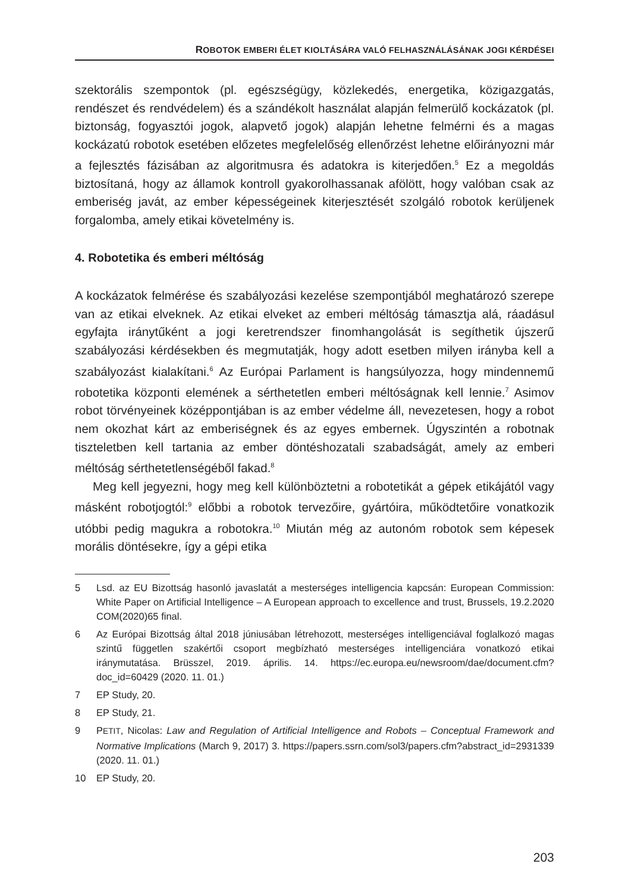ROBOTOK EMBERI ÉLET KIOLTÁSÁRA VALÓ FELHASZNÁLÁSÁNAK JOGI KÉRDÉSEI
szektorális szempontok (pl. egészségügy, közlekedés, energetika, közigazgatás, rendészet és rendvédelem) és a szándékolt használat alapján felmerülő kockázatok (pl. biztonság, fogyasztói jogok, alapvető jogok) alapján lehetne felmérni és a magas kockázatú robotok esetében előzetes megfelelőség ellenőrzést lehetne előirányozni már a fejlesztés fázisában az algoritmusra és adatokra is kiterjedően.<sup>5</sup> Ez a megoldás biztosítaná, hogy az államok kontroll gyakorolhassanak afölött, hogy valóban csak az emberiség javát, az ember képességeinek kiterjesztését szolgáló robotok kerüljenek forgalomba, amely etikai követelmény is.
4. Robotetika és emberi méltóság
A kockázatok felmérése és szabályozási kezelése szempontjából meghatározó szerepe van az etikai elveknek. Az etikai elveket az emberi méltóság támasztja alá, ráadásul egyfajta iránytűként a jogi keretrendszer finomhangolását is segíthetik újszerű szabályozási kérdésekben és megmutatják, hogy adott esetben milyen irányba kell a szabályozást kialakítani.<sup>6</sup> Az Európai Parlament is hangsúlyozza, hogy mindennemű robotetika központi elemének a sérthetetlen emberi méltóságnak kell lennie.<sup>7</sup> Asimov robot törvényeinek középpontjában is az ember védelme áll, nevezetesen, hogy a robot nem okozhat kárt az emberiségnek és az egyes embernek. Úgyszintén a robotnak tiszteletben kell tartania az ember döntéshozatali szabadságát, amely az emberi méltóság sérthetetlenségéből fakad.<sup>8</sup>
Meg kell jegyezni, hogy meg kell különböztetni a robotetikát a gépek etikájától vagy másként robotjogtól:<sup>9</sup> előbbi a robotok tervezőire, gyártóira, működtetőire vonatkozik utóbbi pedig magukra a robotokra.<sup>10</sup> Miután még az autonóm robotok sem képesek morális döntésekre, így a gépi etika
5 Lsd. az EU Bizottság hasonló javaslatát a mesterséges intelligencia kapcsán: European Commission: White Paper on Artificial Intelligence – A European approach to excellence and trust, Brussels, 19.2.2020 COM(2020)65 final.
6 Az Európai Bizottság által 2018 júniusában létrehozott, mesterséges intelligenciával foglalkozó magas szintű független szakértői csoport megbízható mesterséges intelligenciára vonatkozó etikai iránymutatása. Brüsszel, 2019. április. 14. https://ec.europa.eu/newsroom/dae/document.cfm?doc_id=60429 (2020. 11. 01.)
7 EP Study, 20.
8 EP Study, 21.
9 PETIT, Nicolas: Law and Regulation of Artificial Intelligence and Robots – Conceptual Framework and Normative Implications (March 9, 2017) 3. https://papers.ssrn.com/sol3/papers.cfm?abstract_id=2931339 (2020. 11. 01.)
10 EP Study, 20.
203